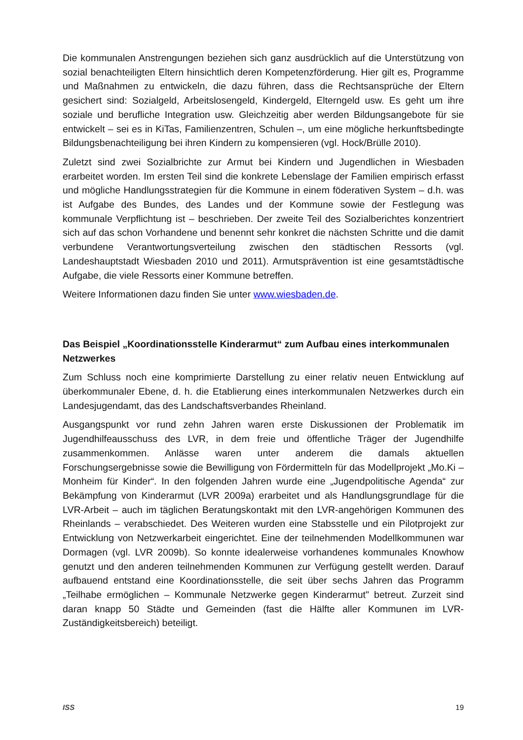Die kommunalen Anstrengungen beziehen sich ganz ausdrücklich auf die Unterstützung von sozial benachteiligten Eltern hinsichtlich deren Kompetenzförderung. Hier gilt es, Programme und Maßnahmen zu entwickeln, die dazu führen, dass die Rechtsansprüche der Eltern gesichert sind: Sozialgeld, Arbeitslosengeld, Kindergeld, Elterngeld usw. Es geht um ihre soziale und berufliche Integration usw. Gleichzeitig aber werden Bildungsangebote für sie entwickelt – sei es in KiTas, Familienzentren, Schulen –, um eine mögliche herkunftsbedingte Bildungsbenachteiligung bei ihren Kindern zu kompensieren (vgl. Hock/Brülle 2010).
Zuletzt sind zwei Sozialbrichte zur Armut bei Kindern und Jugendlichen in Wiesbaden erarbeitet worden. Im ersten Teil sind die konkrete Lebenslage der Familien empirisch erfasst und mögliche Handlungsstrategien für die Kommune in einem föderativen System – d.h. was ist Aufgabe des Bundes, des Landes und der Kommune sowie der Festlegung was kommunale Verpflichtung ist – beschrieben. Der zweite Teil des Sozialberichtes konzentriert sich auf das schon Vorhandene und benennt sehr konkret die nächsten Schritte und die damit verbundene Verantwortungsverteilung zwischen den städtischen Ressorts (vgl. Landeshauptstadt Wiesbaden 2010 und 2011). Armutsprävention ist eine gesamtstädtische Aufgabe, die viele Ressorts einer Kommune betreffen.
Weitere Informationen dazu finden Sie unter www.wiesbaden.de.
Das Beispiel „Koordinationsstelle Kinderarmut“ zum Aufbau eines interkommunalen Netzwerkes
Zum Schluss noch eine komprimierte Darstellung zu einer relativ neuen Entwicklung auf überkommunaler Ebene, d. h. die Etablierung eines interkommunalen Netzwerkes durch ein Landesjugendamt, das des Landschaftsverbandes Rheinland.
Ausgangspunkt vor rund zehn Jahren waren erste Diskussionen der Problematik im Jugendhilfeausschuss des LVR, in dem freie und öffentliche Träger der Jugendhilfe zusammenkommen. Anlässe waren unter anderem die damals aktuellen Forschungsergebnisse sowie die Bewilligung von Fördermitteln für das Modellprojekt „Mo.Ki – Monheim für Kinder“. In den folgenden Jahren wurde eine „Jugendpolitische Agenda“ zur Bekämpfung von Kinderarmut (LVR 2009a) erarbeitet und als Handlungsgrundlage für die LVR-Arbeit – auch im täglichen Beratungskontakt mit den LVR-angehörigen Kommunen des Rheinlands – verabschiedet. Des Weiteren wurden eine Stabsstelle und ein Pilotprojekt zur Entwicklung von Netzwerkarbeit eingerichtet. Eine der teilnehmenden Modellkommunen war Dormagen (vgl. LVR 2009b). So konnte idealerweise vorhandenes kommunales Knowhow genutzt und den anderen teilnehmenden Kommunen zur Verfügung gestellt werden. Darauf aufbauend entstand eine Koordinationsstelle, die seit über sechs Jahren das Programm „Teilhabe ermöglichen – Kommunale Netzwerke gegen Kinderarmut" betreut. Zurzeit sind daran knapp 50 Städte und Gemeinden (fast die Hälfte aller Kommunen im LVR-Zuständigkeitsbereich) beteiligt.
ISS 19